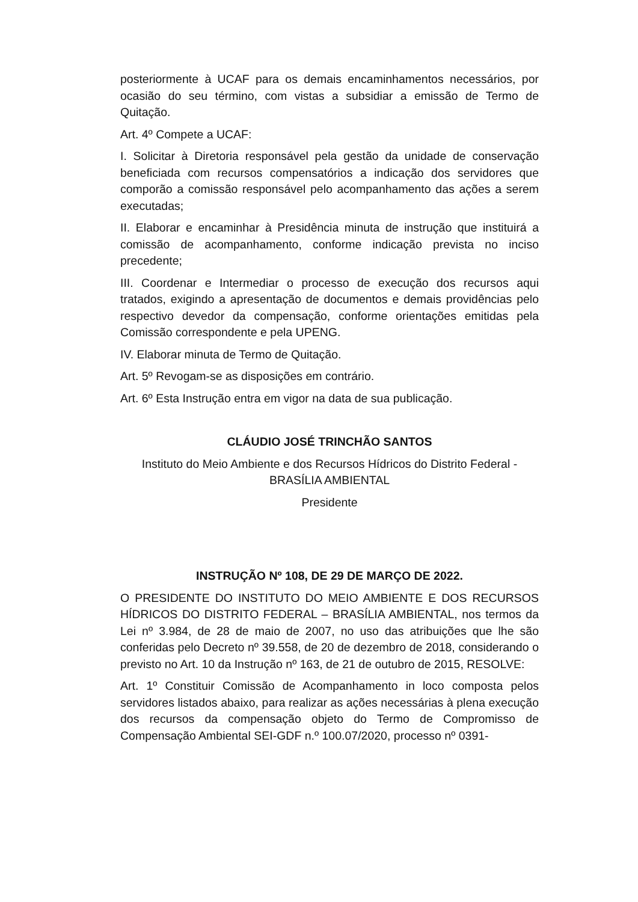posteriormente à UCAF para os demais encaminhamentos necessários, por ocasião do seu término, com vistas a subsidiar a emissão de Termo de Quitação.
Art. 4º Compete a UCAF:
I. Solicitar à Diretoria responsável pela gestão da unidade de conservação beneficiada com recursos compensatórios a indicação dos servidores que comporão a comissão responsável pelo acompanhamento das ações a serem executadas;
II. Elaborar e encaminhar à Presidência minuta de instrução que instituirá a comissão de acompanhamento, conforme indicação prevista no inciso precedente;
III. Coordenar e Intermediar o processo de execução dos recursos aqui tratados, exigindo a apresentação de documentos e demais providências pelo respectivo devedor da compensação, conforme orientações emitidas pela Comissão correspondente e pela UPENG.
IV. Elaborar minuta de Termo de Quitação.
Art. 5º Revogam-se as disposições em contrário.
Art. 6º Esta Instrução entra em vigor na data de sua publicação.
CLÁUDIO JOSÉ TRINCHÃO SANTOS
Instituto do Meio Ambiente e dos Recursos Hídricos do Distrito Federal - BRASÍLIA AMBIENTAL
Presidente
INSTRUÇÃO Nº 108, DE 29 DE MARÇO DE 2022.
O PRESIDENTE DO INSTITUTO DO MEIO AMBIENTE E DOS RECURSOS HÍDRICOS DO DISTRITO FEDERAL – BRASÍLIA AMBIENTAL, nos termos da Lei nº 3.984, de 28 de maio de 2007, no uso das atribuições que lhe são conferidas pelo Decreto nº 39.558, de 20 de dezembro de 2018, considerando o previsto no Art. 10 da Instrução nº 163, de 21 de outubro de 2015, RESOLVE:
Art. 1º Constituir Comissão de Acompanhamento in loco composta pelos servidores listados abaixo, para realizar as ações necessárias à plena execução dos recursos da compensação objeto do Termo de Compromisso de Compensação Ambiental SEI-GDF n.º 100.07/2020, processo nº 0391-